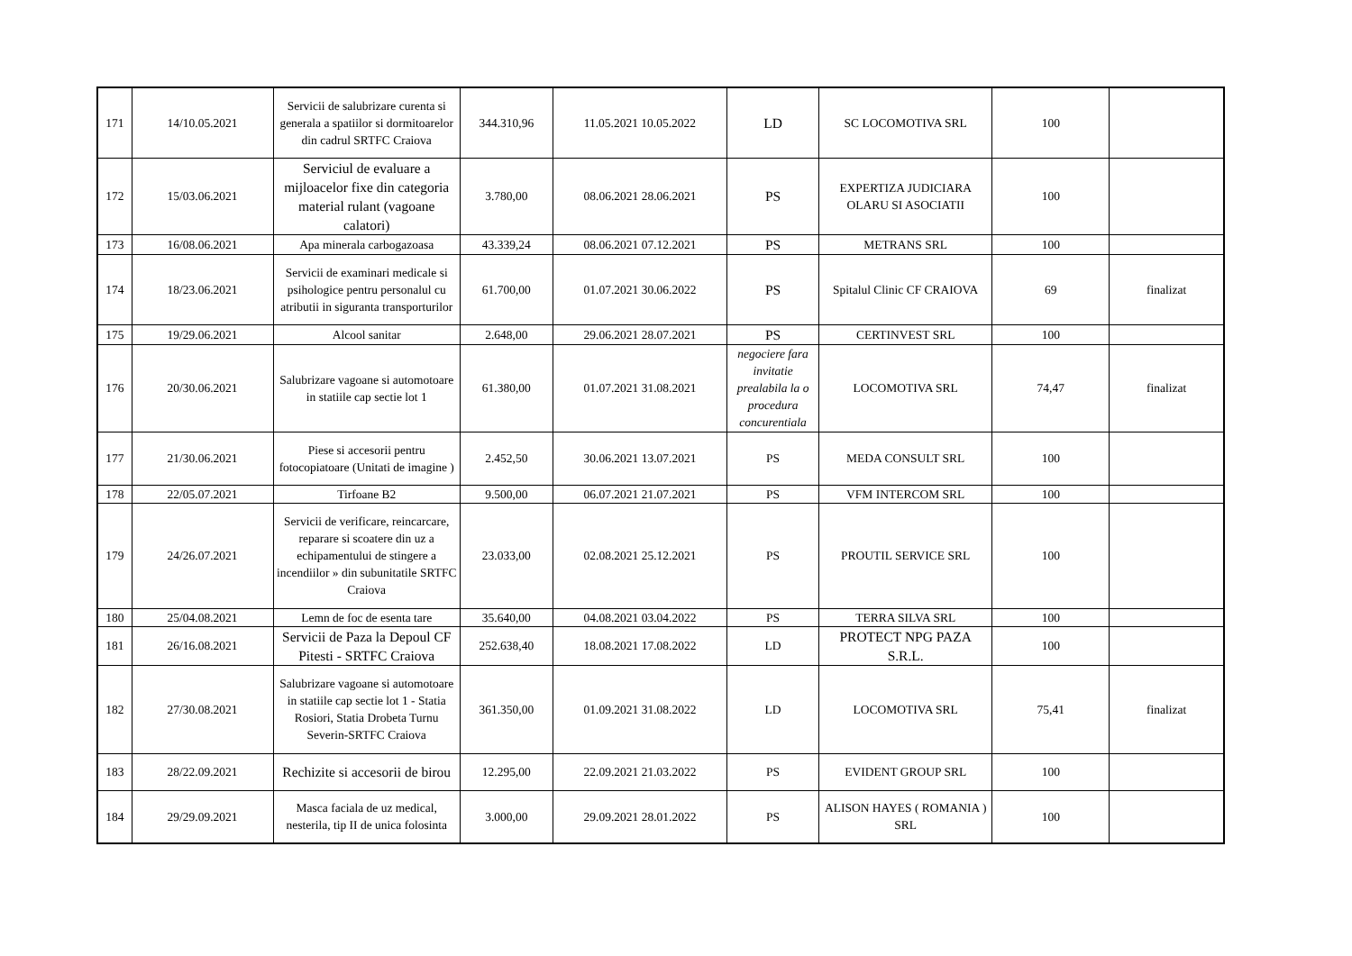| 171 | 14/10.05.2021 | Servicii de salubrizare curenta si generala a spatiilor si dormitoarelor din cadrul SRTFC Craiova | 344.310,96 | 11.05.2021 10.05.2022 | LD | SC LOCOMOTIVA SRL | 100 | |
| 172 | 15/03.06.2021 | Serviciul de evaluare a mijloacelor fixe din categoria material rulant (vagoane calatori) | 3.780,00 | 08.06.2021 28.06.2021 | PS | EXPERTIZA JUDICIARA OLARU SI ASOCIATII | 100 | |
| 173 | 16/08.06.2021 | Apa minerala carbogazoasa | 43.339,24 | 08.06.2021 07.12.2021 | PS | METRANS SRL | 100 | |
| 174 | 18/23.06.2021 | Servicii de examinari medicale si psihologice pentru personalul cu atributii in siguranta transporturilor | 61.700,00 | 01.07.2021 30.06.2022 | PS | Spitalul Clinic CF CRAIOVA | 69 | finalizat |
| 175 | 19/29.06.2021 | Alcool sanitar | 2.648,00 | 29.06.2021 28.07.2021 | PS | CERTINVEST SRL | 100 | |
| 176 | 20/30.06.2021 | Salubrizare vagoane si automotoare in statiile cap sectie lot 1 | 61.380,00 | 01.07.2021 31.08.2021 | negociere fara invitatie prealabila la o procedura concurentiala | LOCOMOTIVA SRL | 74,47 | finalizat |
| 177 | 21/30.06.2021 | Piese si accesorii pentru fotocopiatoare (Unitati de imagine ) | 2.452,50 | 30.06.2021 13.07.2021 | PS | MEDA CONSULT SRL | 100 | |
| 178 | 22/05.07.2021 | Tirfoane B2 | 9.500,00 | 06.07.2021 21.07.2021 | PS | VFM INTERCOM SRL | 100 | |
| 179 | 24/26.07.2021 | Servicii de verificare, reincarcare, reparare si scoatere din uz a echipamentului de stingere a incendiilor » din subunitatile SRTFC Craiova | 23.033,00 | 02.08.2021 25.12.2021 | PS | PROUTIL SERVICE SRL | 100 | |
| 180 | 25/04.08.2021 | Lemn de foc de esenta tare | 35.640,00 | 04.08.2021 03.04.2022 | PS | TERRA SILVA SRL | 100 | |
| 181 | 26/16.08.2021 | Servicii de Paza la Depoul CF Pitesti - SRTFC Craiova | 252.638,40 | 18.08.2021 17.08.2022 | LD | PROTECT NPG PAZA S.R.L. | 100 | |
| 182 | 27/30.08.2021 | Salubrizare vagoane si automotoare in statiile cap sectie lot 1 - Statia Rosiori, Statia Drobeta Turnu Severin-SRTFC Craiova | 361.350,00 | 01.09.2021 31.08.2022 | LD | LOCOMOTIVA SRL | 75,41 | finalizat |
| 183 | 28/22.09.2021 | Rechizite si accesorii de birou | 12.295,00 | 22.09.2021 21.03.2022 | PS | EVIDENT GROUP SRL | 100 | |
| 184 | 29/29.09.2021 | Masca faciala de uz medical, nesterila, tip II de unica folosinta | 3.000,00 | 29.09.2021 28.01.2022 | PS | ALISON HAYES ( ROMANIA ) SRL | 100 | |